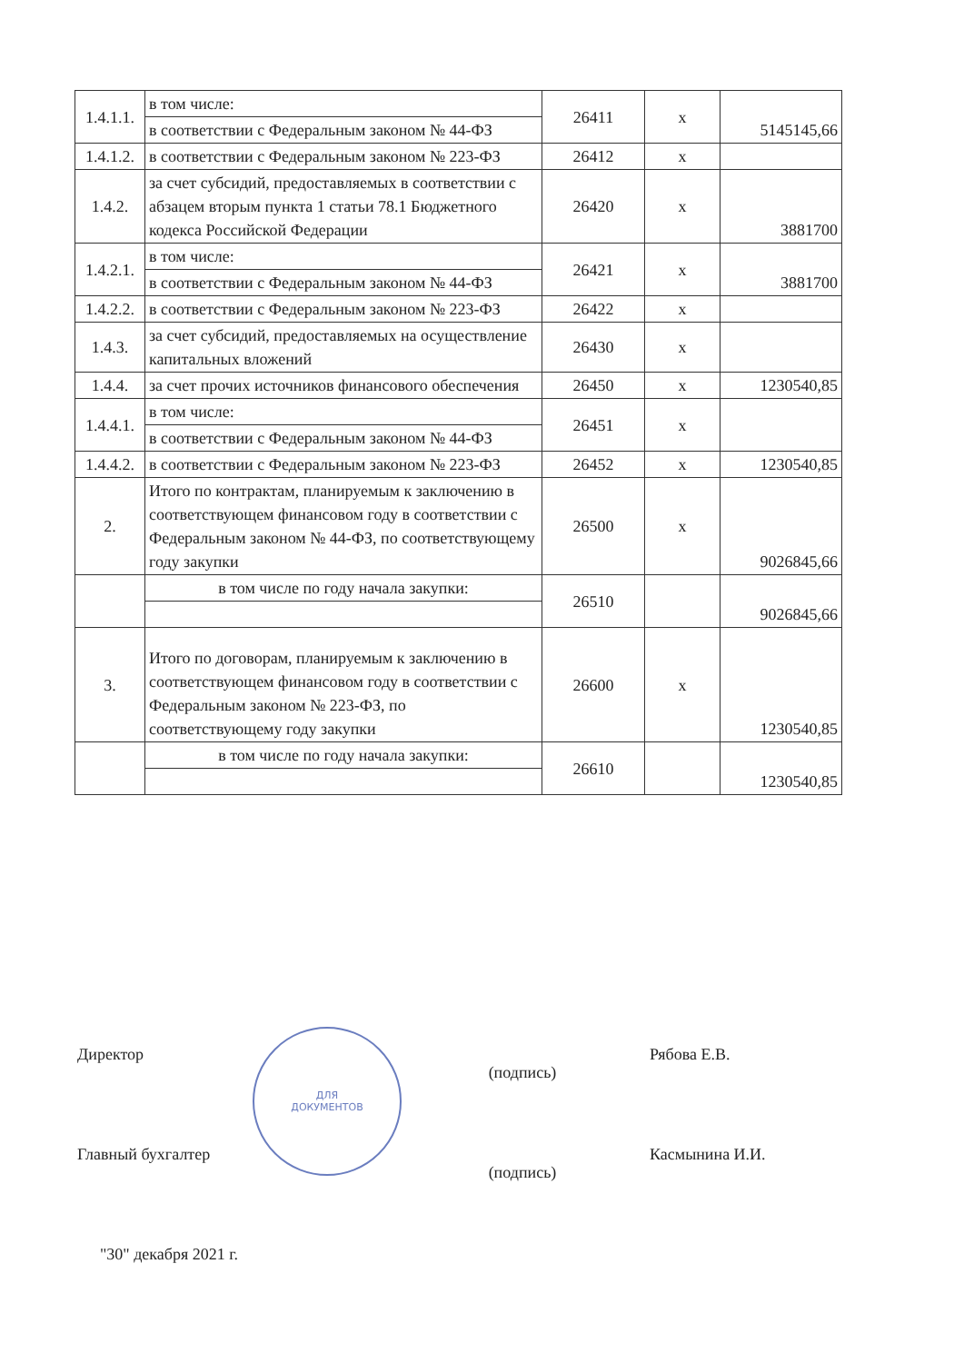| 1.4.1.1. | в том числе: | 26411 | x | 5145145,66 |
| | в соответствии с Федеральным законом № 44-ФЗ | | | |
| 1.4.1.2. | в соответствии с Федеральным законом № 223-ФЗ | 26412 | x | |
| 1.4.2. | за счет субсидий, предоставляемых в соответствии с абзацем вторым пункта 1 статьи 78.1 Бюджетного кодекса Российской Федерации | 26420 | x | 3881700 |
| 1.4.2.1. | в том числе: | 26421 | x | 3881700 |
| | в соответствии с Федеральным законом № 44-ФЗ | | | |
| 1.4.2.2. | в соответствии с Федеральным законом № 223-ФЗ | 26422 | x | |
| 1.4.3. | за счет субсидий, предоставляемых на осуществление капитальных вложений | 26430 | x | |
| 1.4.4. | за счет прочих источников финансового обеспечения | 26450 | x | 1230540,85 |
| 1.4.4.1. | в том числе: | 26451 | x | |
| | в соответствии с Федеральным законом № 44-ФЗ | | | |
| 1.4.4.2. | в соответствии с Федеральным законом № 223-ФЗ | 26452 | x | 1230540,85 |
| 2. | Итого по контрактам, планируемым к заключению в соответствующем финансовом году в соответствии с Федеральным законом № 44-ФЗ, по соответствующему году закупки | 26500 | x | 9026845,66 |
| | в том числе по году начала закупки: | 26510 | | 9026845,66 |
| 3. | Итого по договорам, планируемым к заключению в соответствующем финансовом году в соответствии с Федеральным законом № 223-ФЗ, по соответствующему году закупки | 26600 | x | 1230540,85 |
| | в том числе по году начала закупки: | 26610 | | 1230540,85 |
ДЛЯ
ДОКУМЕНТОВ
Директор
(подпись)
Рябова Е.В.
Главный бухгалтер
(подпись)
Касмынина И.И.
"30" декабря 2021 г.